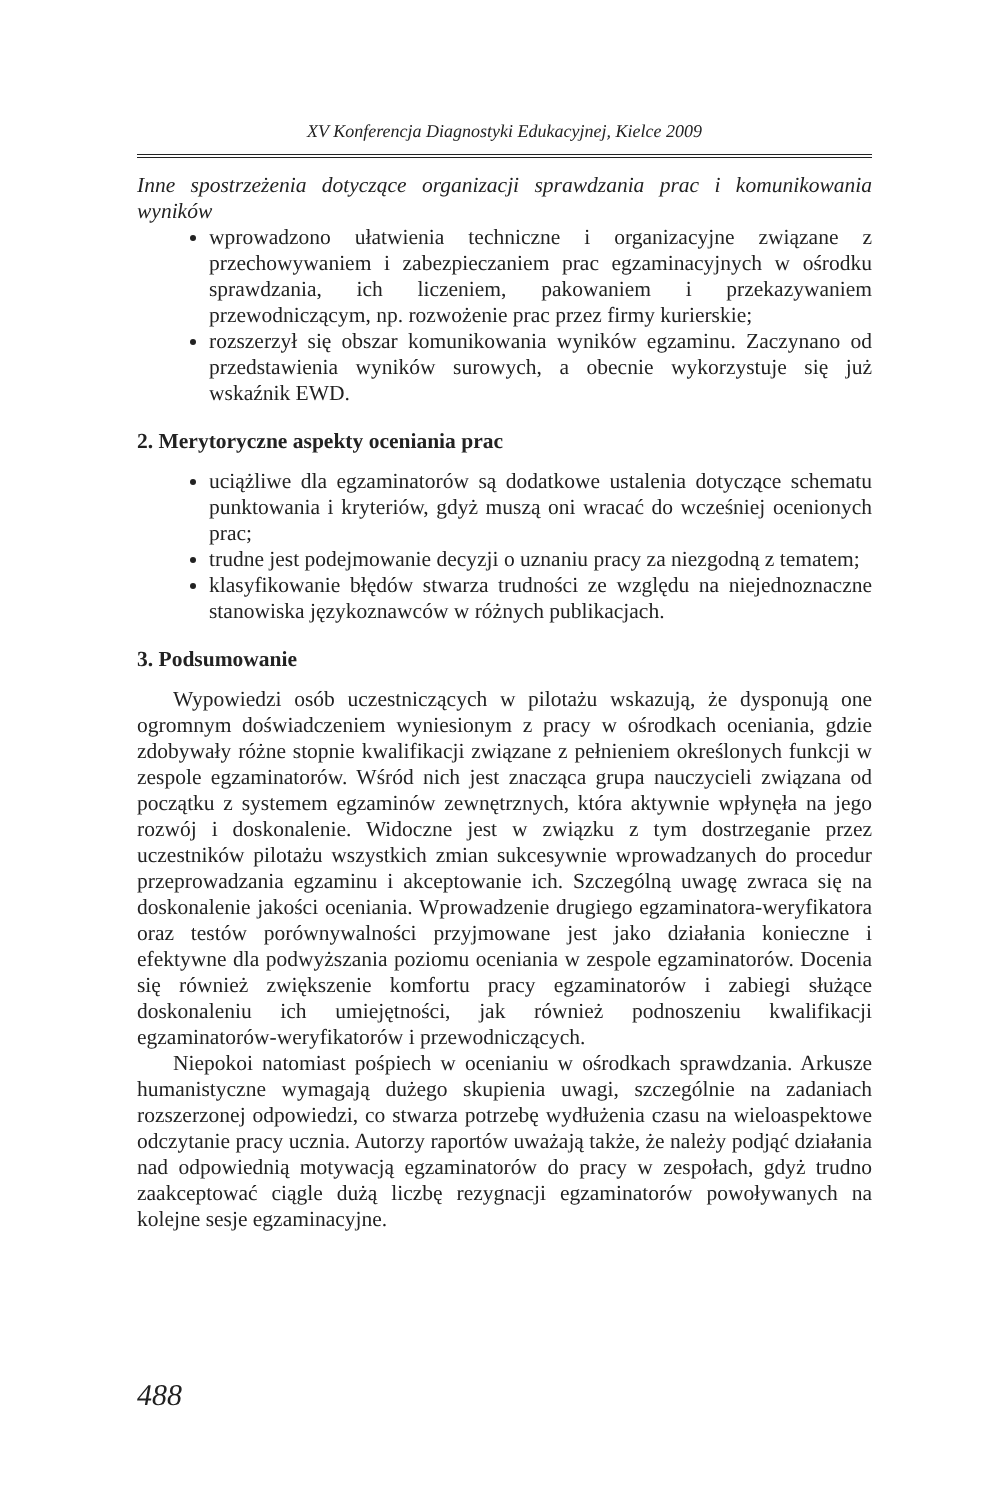XV Konferencja Diagnostyki Edukacyjnej, Kielce 2009
Inne spostrzeżenia dotyczące organizacji sprawdzania prac i komunikowania wyników
wprowadzono ułatwienia techniczne i organizacyjne związane z przechowywaniem i zabezpieczaniem prac egzaminacyjnych w ośrodku sprawdzania, ich liczeniem, pakowaniem i przekazywaniem przewodniczącym, np. rozwożenie prac przez firmy kurierskie;
rozszerzył się obszar komunikowania wyników egzaminu. Zaczynano od przedstawienia wyników surowych, a obecnie wykorzystuje się już wskaźnik EWD.
2. Merytoryczne aspekty oceniania prac
uciążliwe dla egzaminatorów są dodatkowe ustalenia dotyczące schematu punktowania i kryteriów, gdyż muszą oni wracać do wcześniej ocenionych prac;
trudne jest podejmowanie decyzji o uznaniu pracy za niezgodną z tematem;
klasyfikowanie błędów stwarza trudności ze względu na niejednoznaczne stanowiska językoznawców w różnych publikacjach.
3. Podsumowanie
Wypowiedzi osób uczestniczących w pilotażu wskazują, że dysponują one ogromnym doświadczeniem wyniesionym z pracy w ośrodkach oceniania, gdzie zdobywały różne stopnie kwalifikacji związane z pełnieniem określonych funkcji w zespole egzaminatorów. Wśród nich jest znacząca grupa nauczycieli związana od początku z systemem egzaminów zewnętrznych, która aktywnie wpłynęła na jego rozwój i doskonalenie. Widoczne jest w związku z tym dostrzeganie przez uczestników pilotażu wszystkich zmian sukcesywnie wprowadzanych do procedur przeprowadzania egzaminu i akceptowanie ich. Szczególną uwagę zwraca się na doskonalenie jakości oceniania. Wprowadzenie drugiego egzaminatora-weryfikatora oraz testów porównywalności przyjmowane jest jako działania konieczne i efektywne dla podwyższania poziomu oceniania w zespole egzaminatorów. Docenia się również zwiększenie komfortu pracy egzaminatorów i zabiegi służące doskonaleniu ich umiejętności, jak również podnoszeniu kwalifikacji egzaminatorów-weryfikatorów i przewodniczących.
Niepokoi natomiast pośpiech w ocenianiu w ośrodkach sprawdzania. Arkusze humanistyczne wymagają dużego skupienia uwagi, szczególnie na zadaniach rozszerzonej odpowiedzi, co stwarza potrzebę wydłużenia czasu na wieloaspektowe odczytanie pracy ucznia. Autorzy raportów uważają także, że należy podjąć działania nad odpowiednią motywacją egzaminatorów do pracy w zespołach, gdyż trudno zaakceptować ciągle dużą liczbę rezygnacji egzaminatorów powoływanych na kolejne sesje egzaminacyjne.
488